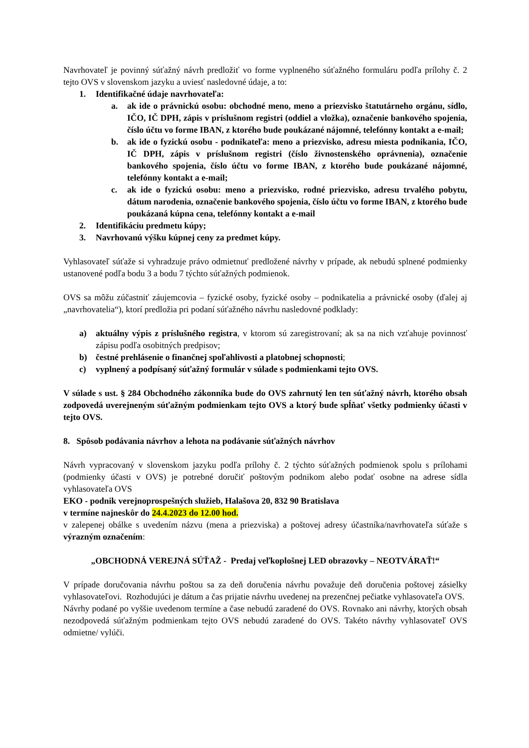Navrhovateľ je povinný súťažný návrh predložiť vo forme vyplneného súťažného formuláru podľa prílohy č. 2 tejto OVS v slovenskom jazyku a uviesť nasledovné údaje, a to:
1. Identifikačné údaje navrhovateľa:
a. ak ide o právnickú osobu: obchodné meno, meno a priezvisko štatutárneho orgánu, sídlo, IČO, IČ DPH, zápis v príslušnom registri (oddiel a vložka), označenie bankového spojenia, číslo účtu vo forme IBAN, z ktorého bude poukázané nájomné, telefónny kontakt a e-mail;
b. ak ide o fyzickú osobu - podnikateľa: meno a priezvisko, adresu miesta podnikania, IČO, IČ DPH, zápis v príslušnom registri (číslo živnostenského oprávnenia), označenie bankového spojenia, číslo účtu vo forme IBAN, z ktorého bude poukázané nájomné, telefónny kontakt a e-mail;
c. ak ide o fyzickú osobu: meno a priezvisko, rodné priezvisko, adresu trvalého pobytu, dátum narodenia, označenie bankového spojenia, číslo účtu vo forme IBAN, z ktorého bude poukázaná kúpna cena, telefónny kontakt a e-mail
2. Identifikáciu predmetu kúpy;
3. Navrhovanú výšku kúpnej ceny za predmet kúpy.
Vyhlasovateľ súťaže si vyhradzuje právo odmietnuť predložené návrhy v prípade, ak nebudú splnené podmienky ustanovené podľa bodu 3 a bodu 7 týchto súťažných podmienok.
OVS sa môžu zúčastniť záujemcovia – fyzické osoby, fyzické osoby – podnikatelia a právnické osoby (ďalej aj „navrhovatelia“), ktorí predložia pri podaní súťažného návrhu nasledovné podklady:
a) aktuálny výpis z príslušného registra, v ktorom sú zaregistrovaní; ak sa na nich vzťahuje povinnosť zápisu podľa osobitných predpisov;
b) čestné prehlásenie o finančnej spoľahlivosti a platobnej schopnosti;
c) vyplnený a podpísaný súťažný formulár v súlade s podmienkami tejto OVS.
V súlade s ust. § 284 Obchodného zákonníka bude do OVS zahrnutý len ten súťažný návrh, ktorého obsah zodpovedá uverejneným súťažným podmienkam tejto OVS a ktorý bude spĺňať všetky podmienky účasti v tejto OVS.
8. Spôsob podávania návrhov a lehota na podávanie súťažných návrhov
Návrh vypracovaný v slovenskom jazyku podľa prílohy č. 2 týchto súťažných podmienok spolu s prílohami (podmienky účasti v OVS) je potrebné doručiť poštovým podnikom alebo podať osobne na adrese sídla vyhlasovateľa OVS
EKO - podnik verejnoprospešných služieb, Halašova 20, 832 90 Bratislava
v termíne najneskôr do 24.4.2023 do 12.00 hod.
v zalepenej obálke s uvedením názvu (mena a priezviska) a poštovej adresy účastníka/navrhovateľa súťaže s výrazným označením:
„OBCHODNÁ VEREJNÁ SÚŤAŽ - Predaj veľkoplošnej LED obrazovky – NEOTVÁRAŤ!“
V prípade doručovania návrhu poštou sa za deň doručenia návrhu považuje deň doručenia poštovej zásielky vyhlasovateľovi. Rozhodujúci je dátum a čas prijatie návrhu uvedenej na prezenčnej pečiatke vyhlasovateľa OVS.
Návrhy podané po vyššie uvedenom termíne a čase nebudú zaradené do OVS. Rovnako ani návrhy, ktorých obsah nezodpovedá súťažným podmienkam tejto OVS nebudú zaradené do OVS. Takéto návrhy vyhlasovateľ OVS odmietne/ vylúči.